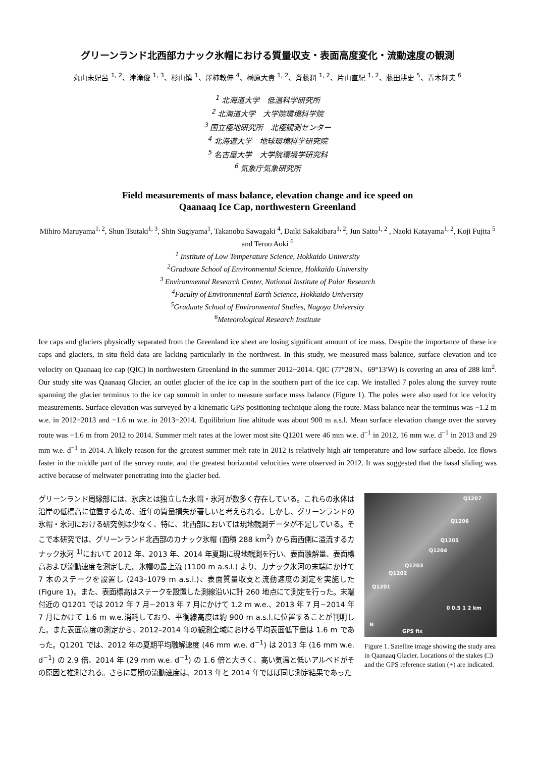グリーンランド北西部カナック氷帽における質量収支・表面高度変化・流動速度の観測
丸山未妃呂 <sup>1, 2</sup>、津滝俊 <sup>1, 3</sup>、杉山慎 <sup>1</sup>、澤柿教伸 <sup>4</sup>、榊原大貴 <sup>1, 2</sup>、斉藤潤 <sup>1, 2</sup>、片山直紀 <sup>1, 2</sup>、藤田耕史 <sup>5</sup>、青木輝夫 <sup>6</sup>
<sup>1</sup> 北海道大学　低温科学研究所
<sup>2</sup> 北海道大学　大学院環境科学院
<sup>3</sup> 国立極地研究所　北極観測センター
<sup>4</sup> 北海道大学　地球環境科学研究院
<sup>5</sup> 名古屋大学　大学院環境学研究科
<sup>6</sup> 気象庁気象研究所
Field measurements of mass balance, elevation change and ice speed on
Qaanaaq Ice Cap, northwestern Greenland
Mihiro Maruyama<sup>1, 2</sup>, Shun Tsutaki<sup>1, 3</sup>, Shin Sugiyama<sup>1</sup>, Takanobu Sawagaki <sup>4</sup>, Daiki Sakakibara<sup>1, 2</sup>, Jun Saito<sup>1, 2</sup> , Naoki Katayama<sup>1, 2</sup>, Koji Fujita <sup>5</sup> and Teruo Aoki <sup>6</sup>
<sup>1</sup> Institute of Low Temperature Science, Hokkaido University
<sup>2</sup>Graduate School of Environmental Science, Hokkaido University
<sup>3</sup> Environmental Research Center, National Institute of Polar Research
<sup>4</sup>Faculty of Environmental Earth Science, Hokkaido University
<sup>5</sup>Graduate School of Environmental Studies, Nagoya University
<sup>6</sup>Meteorological Research Institute
Ice caps and glaciers physically separated from the Greenland ice sheet are losing significant amount of ice mass. Despite the importance of these ice caps and glaciers, in situ field data are lacking particularly in the northwest. In this study, we measured mass balance, surface elevation and ice velocity on Qaanaaq ice cap (QIC) in northwestern Greenland in the summer 2012−2014. QIC (77°28′N、69°13′W) is covering an area of 288 km<sup>2</sup>. Our study site was Qaanaaq Glacier, an outlet glacier of the ice cap in the southern part of the ice cap. We installed 7 poles along the survey route spanning the glacier terminus to the ice cap summit in order to measure surface mass balance (Figure 1). The poles were also used for ice velocity measurements. Surface elevation was surveyed by a kinematic GPS positioning technique along the route. Mass balance near the terminus was −1.2 m w.e. in 2012−2013 and −1.6 m w.e. in 2013−2014. Equilibrium line altitude was about 900 m a.s.l. Mean surface elevation change over the survey route was −1.6 m from 2012 to 2014. Summer melt rates at the lower most site Q1201 were 46 mm w.e. d<sup>−1</sup> in 2012, 16 mm w.e. d<sup>−1</sup> in 2013 and 29 mm w.e. d<sup>−1</sup> in 2014. A likely reason for the greatest summer melt rate in 2012 is relatively high air temperature and low surface albedo. Ice flows faster in the middle part of the survey route, and the greatest horizontal velocities were observed in 2012. It was suggested that the basal sliding was active because of meltwater penetrating into the glacier bed.
グリーンランド周縁部には、氷床とは独立した氷帽・氷河が数多く存在している。これらの氷体は沿岸の低標高に位置するため、近年の質量損失が著しいと考えられる。しかし、グリーンランドの氷帽・氷河における研究例は少なく、特に、北西部においては現地観測データが不足している。そこで本研究では、グリーンランド北西部のカナック氷帽 (面積 288 km<sup>2</sup>) から南西側に溢流するカナック氷河 <sup>1)</sup>において 2012 年、2013 年、2014 年夏期に現地観測を行い、表面融解量、表面標高および流動速度を測定した。氷帽の最上流 (1100 m a.s.l.) より、カナック氷河の末端にかけて 7 本のステークを設置し (243–1079 m a.s.l.)、表面質量収支と流動速度の測定を実施した (Figure 1)。また、表面標高はステークを設置した測線沿いに計 260 地点にて測定を行った。末端付近の Q1201 では 2012 年 7 月−2013 年 7 月にかけて 1.2 m w.e.、2013 年 7 月−2014 年 7 月にかけて 1.6 m w.e.消耗しており、平衡線高度は約 900 m a.s.l.に位置することが判明した。また表面高度の測定から、2012–2014 年の観測全域における平均表面低下量は 1.6 m であった。Q1201 では、2012 年の夏期平均融解速度 (46 mm w.e. d<sup>−1</sup>) は 2013 年 (16 mm w.e. d<sup>−1</sup>) の 2.9 倍、2014 年 (29 mm w.e. d<sup>−1</sup>) の 1.6 倍と大きく、高い気温と低いアルベドがその原因と推測される。さらに夏期の流動速度は、2013 年と 2014 年でほぼ同じ測定結果であった
Q1207
Q1206
Q1205
Q1204
Q1203
Q1202
Q1201
0 0.5 1 2 km
N
GPS fix
Figure 1. Satellite image showing the study area in Qaanaaq Glacier. Locations of the stakes (□) and the GPS reference station (+) are indicated.